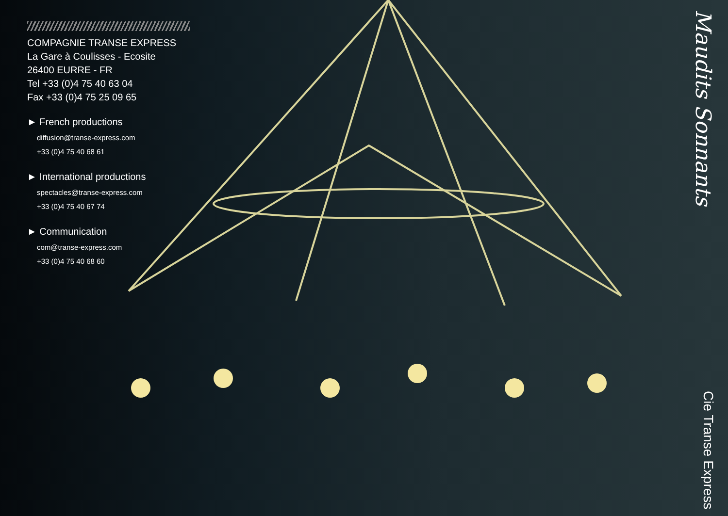COMPAGNIE TRANSE EXPRESS
La Gare à Coulisses - Ecosite
26400 EURRE - FR
Tel +33 (0)4 75 40 63 04
Fax +33 (0)4 75 25 09 65
► French productions
diffusion@transe-express.com
+33 (0)4 75 40 68 61
► International productions
spectacles@transe-express.com
+33 (0)4 75 40 67 74
► Communication
com@transe-express.com
+33 (0)4 75 40 68 60
Maudits Sonnants Cie Transe Express